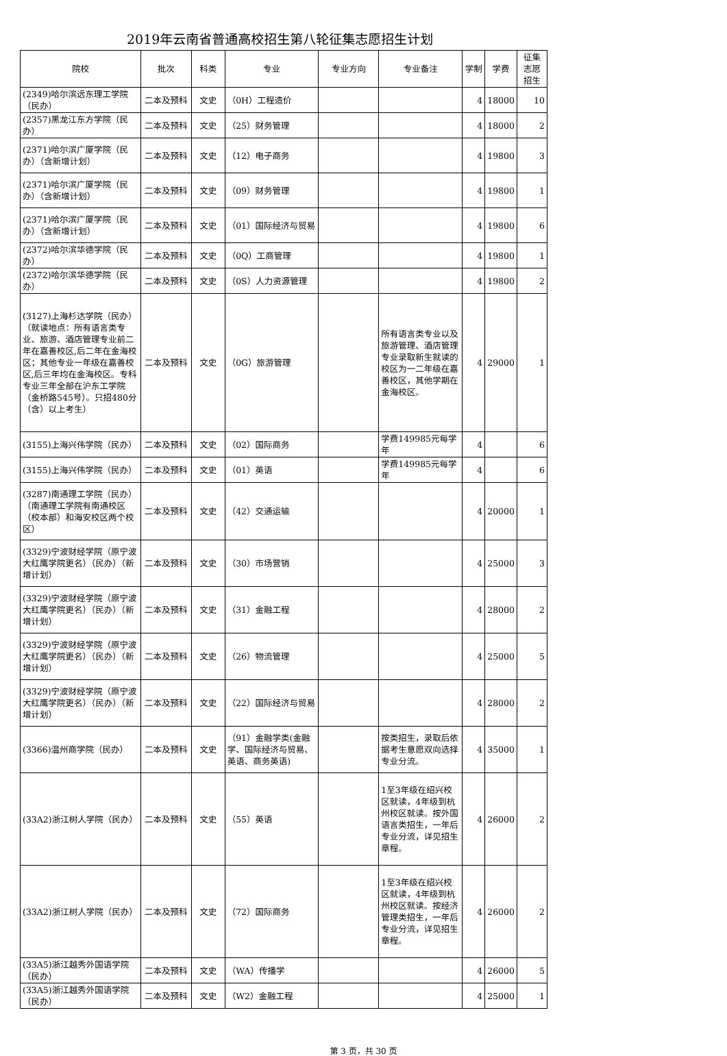2019年云南省普通高校招生第八轮征集志愿招生计划
| 院校 | 批次 | 科类 | 专业 | 专业方向 | 专业备注 | 学制 | 学费 | 征集志愿招生 |
| --- | --- | --- | --- | --- | --- | --- | --- | --- |
| (2349)哈尔滨远东理工学院（民办） | 二本及预科 | 文史 | （0H）工程造价 | | | 4 | 18000 | 10 |
| (2357)黑龙江东方学院（民办） | 二本及预科 | 文史 | （25）财务管理 | | | 4 | 18000 | 2 |
| (2371)哈尔滨广厦学院（民办）（含新增计划） | 二本及预科 | 文史 | （12）电子商务 | | | 4 | 19800 | 3 |
| (2371)哈尔滨广厦学院（民办）（含新增计划） | 二本及预科 | 文史 | （09）财务管理 | | | 4 | 19800 | 1 |
| (2371)哈尔滨广厦学院（民办）（含新增计划） | 二本及预科 | 文史 | （01）国际经济与贸易 | | | 4 | 19800 | 6 |
| (2372)哈尔滨华德学院（民办） | 二本及预科 | 文史 | （0Q）工商管理 | | | 4 | 19800 | 1 |
| (2372)哈尔滨华德学院（民办） | 二本及预科 | 文史 | （0S）人力资源管理 | | | 4 | 19800 | 2 |
| (3127)上海杉达学院（民办）（就读地点：所有语言类专业、旅游、酒店管理专业前二年在嘉善校区,后二年在金海校区；其他专业一年级在嘉善校区,后三年均在金海校区。专科专业三年全部在沪东工学院（金桥路545号）。只招480分（含）以上考生） | 二本及预科 | 文史 | （0G）旅游管理 | | 所有语言类专业以及旅游管理、酒店管理专业录取新生就读的校区为一二年级在嘉善校区，其他学期在金海校区。 | 4 | 29000 | 1 |
| (3155)上海兴伟学院（民办） | 二本及预科 | 文史 | （02）国际商务 | | 学费149985元每学年 | 4 | | 6 |
| (3155)上海兴伟学院（民办） | 二本及预科 | 文史 | （01）英语 | | 学费149985元每学年 | 4 | | 6 |
| (3287)南通理工学院（民办）（南通理工学院有南通校区（校本部）和海安校区两个校区） | 二本及预科 | 文史 | （42）交通运输 | | | 4 | 20000 | 1 |
| (3329)宁波财经学院（原宁波大红鹰学院更名）（民办）（新增计划） | 二本及预科 | 文史 | （30）市场营销 | | | 4 | 25000 | 3 |
| (3329)宁波财经学院（原宁波大红鹰学院更名）（民办）（新增计划） | 二本及预科 | 文史 | （31）金融工程 | | | 4 | 28000 | 2 |
| (3329)宁波财经学院（原宁波大红鹰学院更名）（民办）（新增计划） | 二本及预科 | 文史 | （26）物流管理 | | | 4 | 25000 | 5 |
| (3329)宁波财经学院（原宁波大红鹰学院更名）（民办）（新增计划） | 二本及预科 | 文史 | （22）国际经济与贸易 | | | 4 | 28000 | 2 |
| (3366)温州商学院（民办） | 二本及预科 | 文史 | （91）金融学类(金融学、国际经济与贸易、英语、商务英语) | | 按类招生，录取后依据考生意愿双向选择专业分流。 | 4 | 35000 | 1 |
| (33A2)浙江树人学院（民办） | 二本及预科 | 文史 | （55）英语 | | 1至3年级在绍兴校区就读，4年级到杭州校区就读。按外国语言类招生，一年后专业分流，详见招生章程。 | 4 | 26000 | 2 |
| (33A2)浙江树人学院（民办） | 二本及预科 | 文史 | （72）国际商务 | | 1至3年级在绍兴校区就读，4年级到杭州校区就读。按经济管理类招生，一年后专业分流，详见招生章程。 | 4 | 26000 | 2 |
| (33A5)浙江越秀外国语学院（民办） | 二本及预科 | 文史 | （WA）传播学 | | | 4 | 26000 | 5 |
| (33A5)浙江越秀外国语学院（民办） | 二本及预科 | 文史 | （W2）金融工程 | | | 4 | 25000 | 1 |
第 3 页，共 30 页